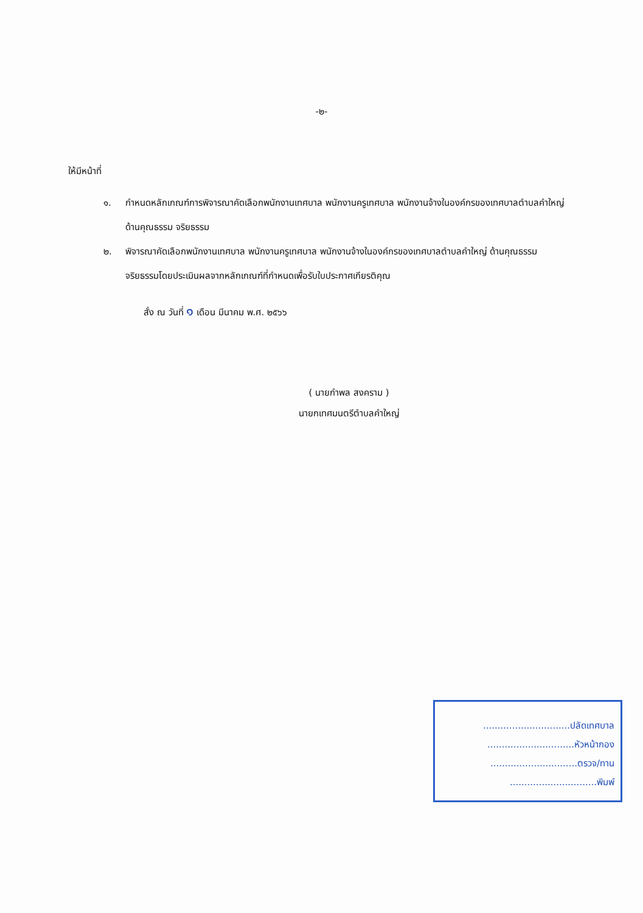-๒-
ให้มีหน้าที่
๑. กำหนดหลักเกณฑ์การพิจารณาคัดเลือกพนักงานเทศบาล พนักงานครูเทศบาล พนักงานจ้างในองค์กรของเทศบาลตำบลคำใหญ่ ด้านคุณธรรม จริยธรรม
๒. พิจารณาคัดเลือกพนักงานเทศบาล พนักงานครูเทศบาล พนักงานจ้างในองค์กรของเทศบาลตำบลคำใหญ่ ด้านคุณธรรม จริยธรรมโดยประเมินผลจากหลักเกณฑ์ที่กำหนดเพื่อรับใบประกาศเกียรติคุณ
สั่ง ณ วันที่ ๑ เดือน มีนาคม พ.ศ. ๒๕๖๖
( นายกำพล สงคราม )
นายกเทศมนตรีตำบลคำใหญ่
..............................ปลัดเทศบาล
..............................หัวหน้ากอง
..............................ตรวจ/ทาน
..............................พิมพ์